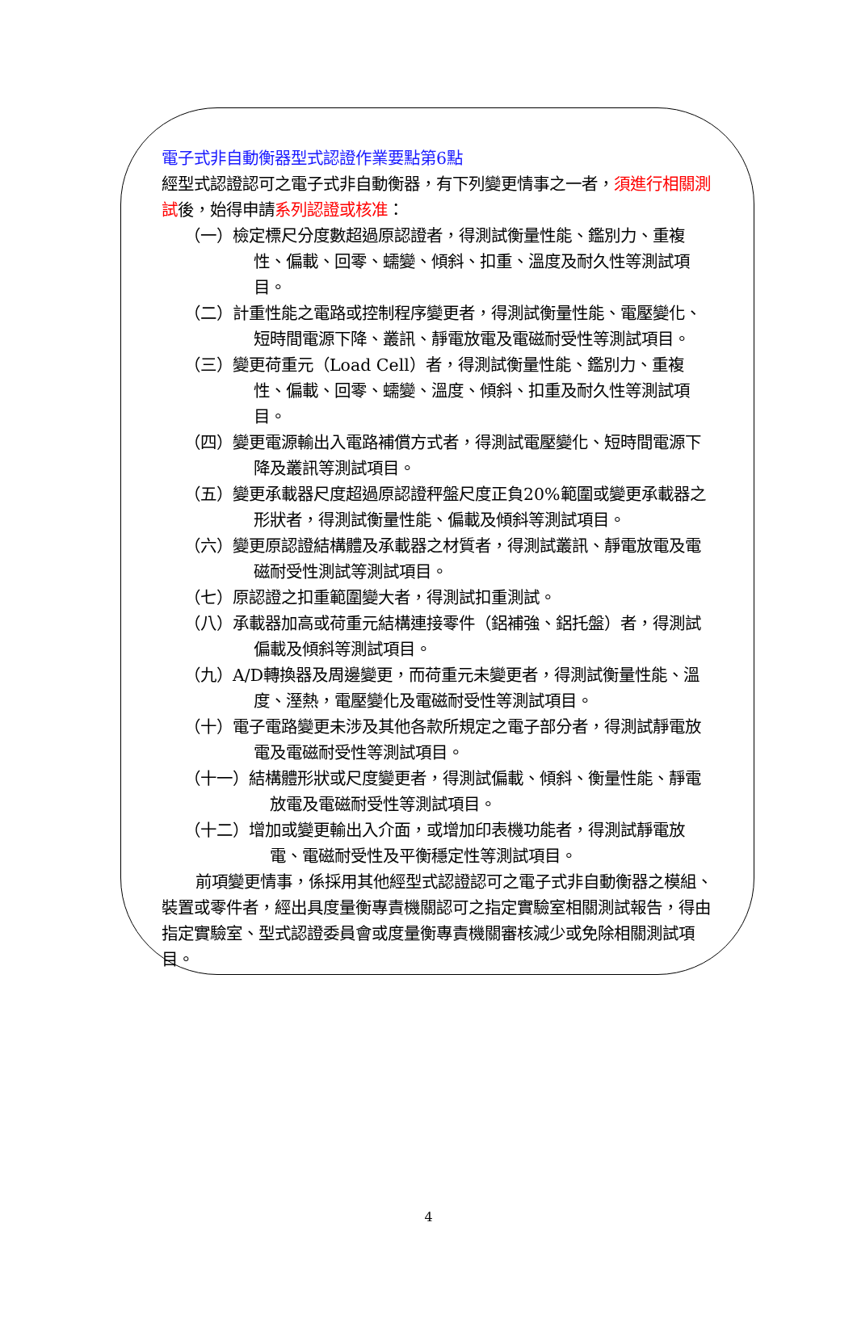電子式非自動衡器型式認證作業要點第6點
經型式認證認可之電子式非自動衡器，有下列變更情事之一者，須進行相關測試後，始得申請系列認證或核准：
（一）檢定標尺分度數超過原認證者，得測試衡量性能、鑑別力、重複性、偏載、回零、蠕變、傾斜、扣重、溫度及耐久性等測試項目。
（二）計重性能之電路或控制程序變更者，得測試衡量性能、電壓變化、短時間電源下降、叢訊、靜電放電及電磁耐受性等測試項目。
（三）變更荷重元（Load Cell）者，得測試衡量性能、鑑別力、重複性、偏載、回零、蠕變、溫度、傾斜、扣重及耐久性等測試項目。
（四）變更電源輸出入電路補償方式者，得測試電壓變化、短時間電源下降及叢訊等測試項目。
（五）變更承載器尺度超過原認證秤盤尺度正負20%範圍或變更承載器之形狀者，得測試衡量性能、偏載及傾斜等測試項目。
（六）變更原認證結構體及承載器之材質者，得測試叢訊、靜電放電及電磁耐受性測試等測試項目。
（七）原認證之扣重範圍變大者，得測試扣重測試。
（八）承載器加高或荷重元結構連接零件（鋁補強、鋁托盤）者，得測試偏載及傾斜等測試項目。
（九）A/D轉換器及周邊變更，而荷重元未變更者，得測試衡量性能、溫度、溼熱，電壓變化及電磁耐受性等測試項目。
（十）電子電路變更未涉及其他各款所規定之電子部分者，得測試靜電放電及電磁耐受性等測試項目。
（十一）結構體形狀或尺度變更者，得測試偏載、傾斜、衡量性能、靜電放電及電磁耐受性等測試項目。
（十二）增加或變更輸出入介面，或增加印表機功能者，得測試靜電放電、電磁耐受性及平衡穩定性等測試項目。
前項變更情事，係採用其他經型式認證認可之電子式非自動衡器之模組、裝置或零件者，經出具度量衡專責機關認可之指定實驗室相關測試報告，得由指定實驗室、型式認證委員會或度量衡專責機關審核減少或免除相關測試項目。
4